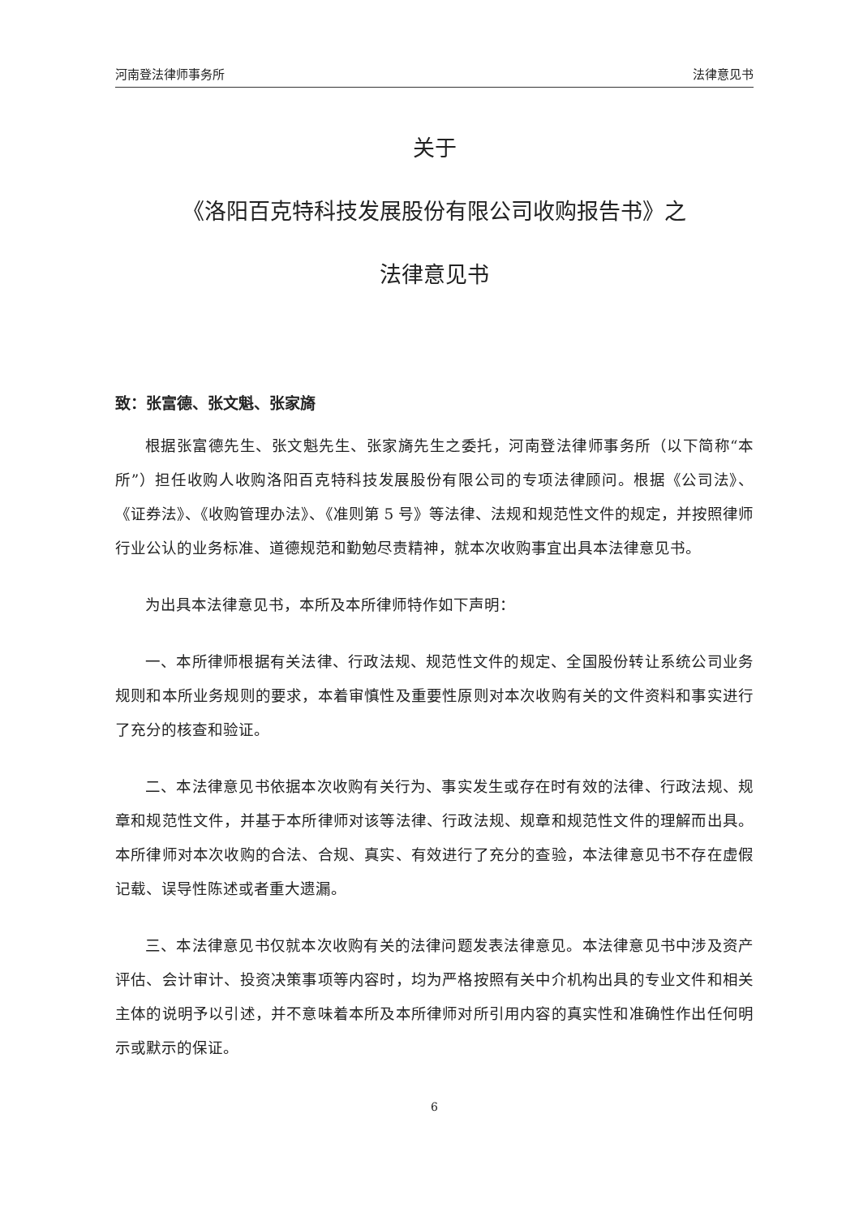河南登法律师事务所 法律意见书
关于
《洛阳百克特科技发展股份有限公司收购报告书》之
法律意见书
致：张富德、张文魁、张家旖
根据张富德先生、张文魁先生、张家旖先生之委托，河南登法律师事务所（以下简称“本所”）担任收购人收购洛阳百克特科技发展股份有限公司的专项法律顾问。根据《公司法》、《证券法》、《收购管理办法》、《准则第 5 号》等法律、法规和规范性文件的规定，并按照律师行业公认的业务标准、道德规范和勤勉尽责精神，就本次收购事宜出具本法律意见书。
为出具本法律意见书，本所及本所律师特作如下声明：
一、本所律师根据有关法律、行政法规、规范性文件的规定、全国股份转让系统公司业务规则和本所业务规则的要求，本着审慎性及重要性原则对本次收购有关的文件资料和事实进行了充分的核查和验证。
二、本法律意见书依据本次收购有关行为、事实发生或存在时有效的法律、行政法规、规章和规范性文件，并基于本所律师对该等法律、行政法规、规章和规范性文件的理解而出具。本所律师对本次收购的合法、合规、真实、有效进行了充分的查验，本法律意见书不存在虚假记载、误导性陈述或者重大遗漏。
三、本法律意见书仅就本次收购有关的法律问题发表法律意见。本法律意见书中涉及资产评估、会计审计、投资决策事项等内容时，均为严格按照有关中介机构出具的专业文件和相关主体的说明予以引述，并不意味着本所及本所律师对所引用内容的真实性和准确性作出任何明示或默示的保证。
6